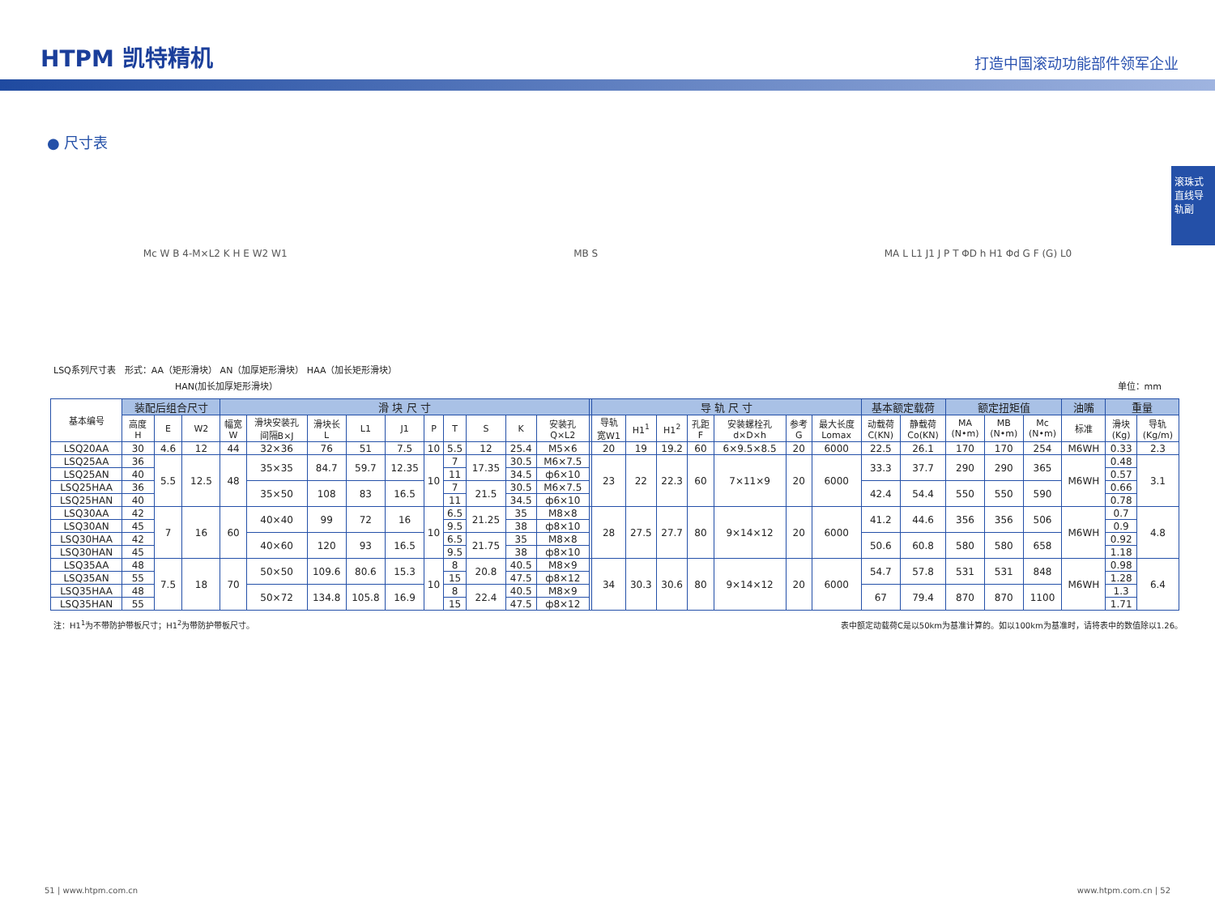HTPM 凯特精机
打造中国滚动功能部件领军企业
滚珠式直线导轨副
● 尺寸表
Mc W B 4-M×L2 K H E W2 W1 MB S MA L L1 J1 J P T ΦD h H1 Φd G F (G) L0
LSQ系列尺寸表　形式：AA（矩形滑块） AN（加厚矩形滑块） HAA（加长矩形滑块）
HAN(加长加厚矩形滑块） 单位：mm
| 基本编号 | 装配后组合尺寸 | | | 滑 块 尺 寸 | | | | | | | | | | | 导 轨 尺 寸 | | | | | | | 基本额定载荷 | | 额定扭矩值 | | | 油嘴 | 重量 | |
| --- | --- | --- | --- | --- | --- | --- | --- | --- | --- | --- | --- | --- | --- | --- | --- | --- | --- | --- | --- | --- | --- | --- | --- | --- | --- | --- | --- | --- | --- |
| | 高度 H | E | W2 | 幅宽 W | 滑块安装孔 间隔B×J | 滑块长 L | L1 | J1 | P | T | S | K | 安装孔 Q×L2 | | 导轨 宽W1 | H1<sup>1</sup> | H1<sup>2</sup> | 孔距 F | 安装螺栓孔 d×D×h | 参考 G | 最大长度 Lomax | 动载荷 C(KN) | 静载荷 Co(KN) | MA (N•m) | MB (N•m) | Mc (N•m) | 标准 | 滑块 (Kg) | 导轨 (Kg/m) |
| LSQ20AA | 30 | 4.6 | 12 | 44 | 32×36 | 76 | 51 | 7.5 | 10 | 5.5 | 12 | 25.4 | M5×6 | | 20 | 19 | 19.2 | 60 | 6×9.5×8.5 | 20 | 6000 | 22.5 | 26.1 | 170 | 170 | 254 | M6WH | 0.33 | 2.3 |
| LSQ25AA | 36 | 5.5 | 12.5 | 48 | 35×35 | 84.7 | 59.7 | 12.35 | 10 | 7 | 17.35 | 30.5 | M6×7.5 | | 23 | 22 | 22.3 | 60 | 7×11×9 | 20 | 6000 | 33.3 | 37.7 | 290 | 290 | 365 | M6WH | 0.48 | 3.1 |
| LSQ25AN | 40 | | | | | | | | | 11 | | 34.5 | ф6×10 | | | | | | | | | | | | | | | 0.57 | |
| LSQ25HAA | 36 | | | | 35×50 | 108 | 83 | 16.5 | | 7 | 21.5 | 30.5 | M6×7.5 | | | | | | | | | 42.4 | 54.4 | 550 | 550 | 590 | | 0.66 | |
| LSQ25HAN | 40 | | | | | | | | | 11 | | 34.5 | ф6×10 | | | | | | | | | | | | | | | 0.78 | |
| LSQ30AA | 42 | 7 | 16 | 60 | 40×40 | 99 | 72 | 16 | 10 | 6.5 | 21.25 | 35 | M8×8 | | 28 | 27.5 | 27.7 | 80 | 9×14×12 | 20 | 6000 | 41.2 | 44.6 | 356 | 356 | 506 | M6WH | 0.7 | 4.8 |
| LSQ30AN | 45 | | | | | | | | | 9.5 | | 38 | ф8×10 | | | | | | | | | | | | | | | 0.9 | |
| LSQ30HAA | 42 | | | | 40×60 | 120 | 93 | 16.5 | | 6.5 | 21.75 | 35 | M8×8 | | | | | | | | | 50.6 | 60.8 | 580 | 580 | 658 | | 0.92 | |
| LSQ30HAN | 45 | | | | | | | | | 9.5 | | 38 | ф8×10 | | | | | | | | | | | | | | | 1.18 | |
| LSQ35AA | 48 | 7.5 | 18 | 70 | 50×50 | 109.6 | 80.6 | 15.3 | 10 | 8 | 20.8 | 40.5 | M8×9 | | 34 | 30.3 | 30.6 | 80 | 9×14×12 | 20 | 6000 | 54.7 | 57.8 | 531 | 531 | 848 | M6WH | 0.98 | 6.4 |
| LSQ35AN | 55 | | | | | | | | | 15 | | 47.5 | ф8×12 | | | | | | | | | | | | | | | 1.28 | |
| LSQ35HAA | 48 | | | | 50×72 | 134.8 | 105.8 | 16.9 | | 8 | 22.4 | 40.5 | M8×9 | | | | | | | | | 67 | 79.4 | 870 | 870 | 1100 | | 1.3 | |
| LSQ35HAN | 55 | | | | | | | | | 15 | | 47.5 | ф8×12 | | | | | | | | | | | | | | | 1.71 | |
注：H1<sup>1</sup>为不带防护带板尺寸；H1<sup>2</sup>为带防护带板尺寸。 表中额定动载荷C是以50km为基准计算的。如以100km为基准时，请将表中的数值除以1.26。
51 | www.htpm.com.cn www.htpm.com.cn | 52